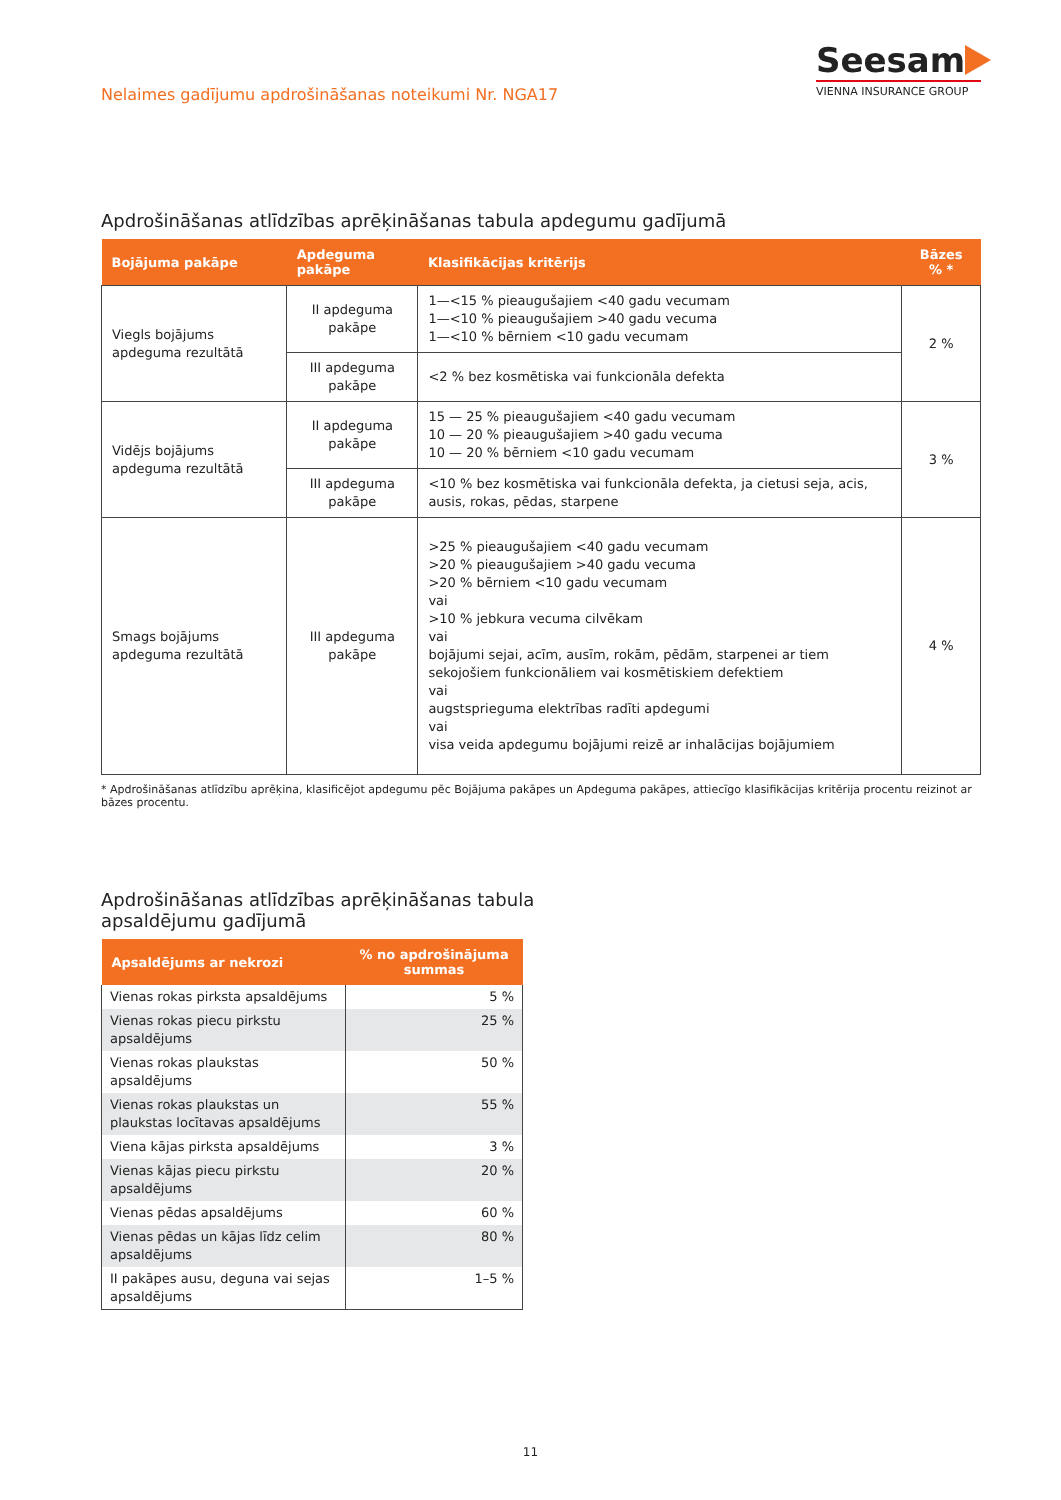Nelaimes gadījumu apdrošināšanas noteikumi Nr. NGA17
Seesam
VIENNA INSURANCE GROUP
Apdrošināšanas atlīdzības aprēķināšanas tabula apdegumu gadījumā
| Bojājuma pakāpe | Apdeguma pakāpe | Klasifikācijas kritērijs | Bāzes % * |
| --- | --- | --- | --- |
| Viegls bojājums apdeguma rezultātā | II apdeguma pakāpe | 1—<15 % pieaugušajiem <40 gadu vecumam 1—<10 % pieaugušajiem >40 gadu vecuma 1—<10 % bērniem <10 gadu vecumam | 2 % |
| | III apdeguma pakāpe | <2 % bez kosmētiska vai funkcionāla defekta | |
| Vidējs bojājums apdeguma rezultātā | II apdeguma pakāpe | 15 — 25 % pieaugušajiem <40 gadu vecumam 10 — 20 % pieaugušajiem >40 gadu vecuma 10 — 20 % bērniem <10 gadu vecumam | 3 % |
| | III apdeguma pakāpe | <10 % bez kosmētiska vai funkcionāla defekta, ja cietusi seja, acis, ausis, rokas, pēdas, starpene | |
| Smags bojājums apdeguma rezultātā | III apdeguma pakāpe | >25 % pieaugušajiem <40 gadu vecumam >20 % pieaugušajiem >40 gadu vecuma >20 % bērniem <10 gadu vecumam vai >10 % jebkura vecuma cilvēkam vai bojājumi sejai, acīm, ausīm, rokām, pēdām, starpenei ar tiem sekojošiem funkcionāliem vai kosmētiskiem defektiem vai augstsprieguma elektrības radīti apdegumi vai visa veida apdegumu bojājumi reizē ar inhalācijas bojājumiem | 4 % |
* Apdrošināšanas atlīdzību aprēķina, klasificējot apdegumu pēc Bojājuma pakāpes un Apdeguma pakāpes, attiecīgo klasifikācijas kritērija procentu reizinot ar bāzes procentu.
Apdrošināšanas atlīdzības aprēķināšanas tabula
apsaldējumu gadījumā
| Apsaldējums ar nekrozi | % no apdrošinājuma summas |
| --- | --- |
| Vienas rokas pirksta apsaldējums | 5 % |
| Vienas rokas piecu pirkstu apsaldējums | 25 % |
| Vienas rokas plaukstas apsaldējums | 50 % |
| Vienas rokas plaukstas un plaukstas locītavas apsaldējums | 55 % |
| Viena kājas pirksta apsaldējums | 3 % |
| Vienas kājas piecu pirkstu apsaldējums | 20 % |
| Vienas pēdas apsaldējums | 60 % |
| Vienas pēdas un kājas līdz celim apsaldējums | 80 % |
| II pakāpes ausu, deguna vai sejas apsaldējums | 1–5 % |
11